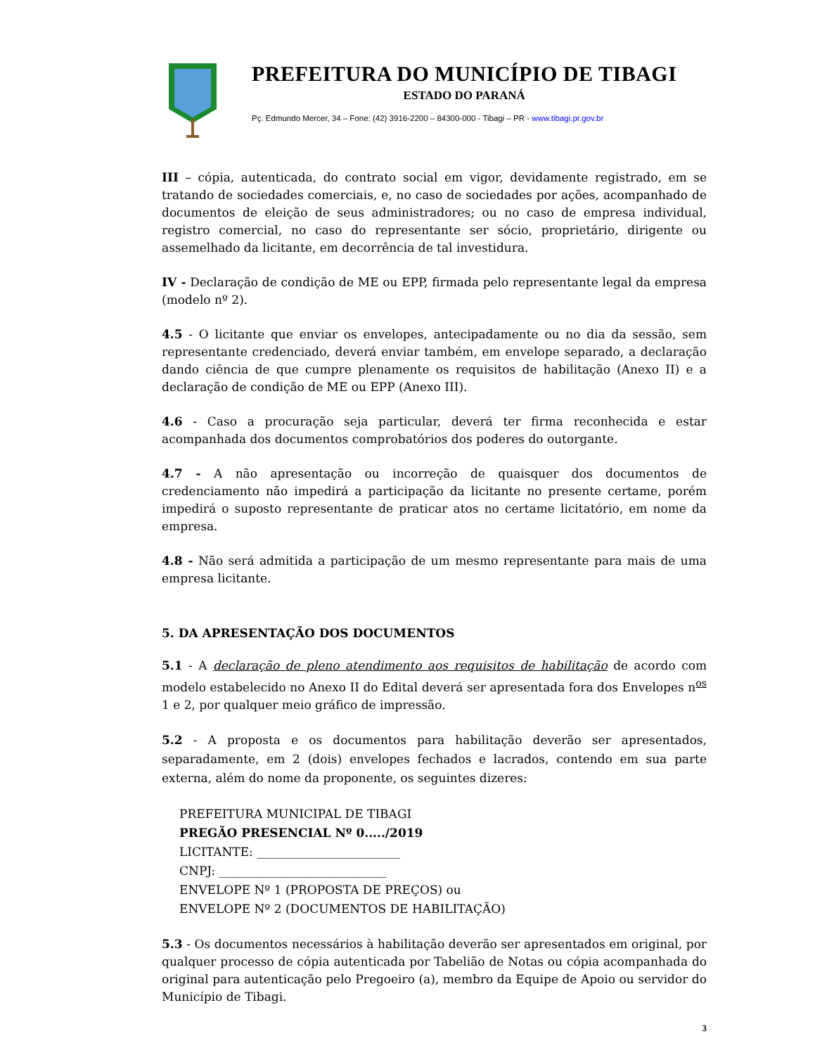PREFEITURA DO MUNICÍPIO DE TIBAGI
ESTADO DO PARANÁ
Pç. Edmundo Mercer, 34 – Fone: (42) 3916-2200 – 84300-000 - Tibagi – PR - www.tibagi.pr.gov.br
III – cópia, autenticada, do contrato social em vigor, devidamente registrado, em se tratando de sociedades comerciais, e, no caso de sociedades por ações, acompanhado de documentos de eleição de seus administradores; ou no caso de empresa individual, registro comercial, no caso do representante ser sócio, proprietário, dirigente ou assemelhado da licitante, em decorrência de tal investidura.
IV - Declaração de condição de ME ou EPP, firmada pelo representante legal da empresa (modelo nº 2).
4.5 - O licitante que enviar os envelopes, antecipadamente ou no dia da sessão, sem representante credenciado, deverá enviar também, em envelope separado, a declaração dando ciência de que cumpre plenamente os requisitos de habilitação (Anexo II) e a declaração de condição de ME ou EPP (Anexo III).
4.6 - Caso a procuração seja particular, deverá ter firma reconhecida e estar acompanhada dos documentos comprobatórios dos poderes do outorgante.
4.7 - A não apresentação ou incorreção de quaisquer dos documentos de credenciamento não impedirá a participação da licitante no presente certame, porém impedirá o suposto representante de praticar atos no certame licitatório, em nome da empresa.
4.8 - Não será admitida a participação de um mesmo representante para mais de uma empresa licitante.
5. DA APRESENTAÇÃO DOS DOCUMENTOS
5.1 - A declaração de pleno atendimento aos requisitos de habilitação de acordo com modelo estabelecido no Anexo II do Edital deverá ser apresentada fora dos Envelopes n<sup>os</sup> 1 e 2, por qualquer meio gráfico de impressão.
5.2 - A proposta e os documentos para habilitação deverão ser apresentados, separadamente, em 2 (dois) envelopes fechados e lacrados, contendo em sua parte externa, além do nome da proponente, os seguintes dizeres:
PREFEITURA MUNICIPAL DE TIBAGI
PREGÃO PRESENCIAL Nº 0...../2019
LICITANTE: ________________________
CNPJ: ____________________________
ENVELOPE Nº 1 (PROPOSTA DE PREÇOS) ou
ENVELOPE Nº 2 (DOCUMENTOS DE HABILITAÇÃO)
5.3 - Os documentos necessários à habilitação deverão ser apresentados em original, por qualquer processo de cópia autenticada por Tabelião de Notas ou cópia acompanhada do original para autenticação pelo Pregoeiro (a), membro da Equipe de Apoio ou servidor do Município de Tibagi.
3